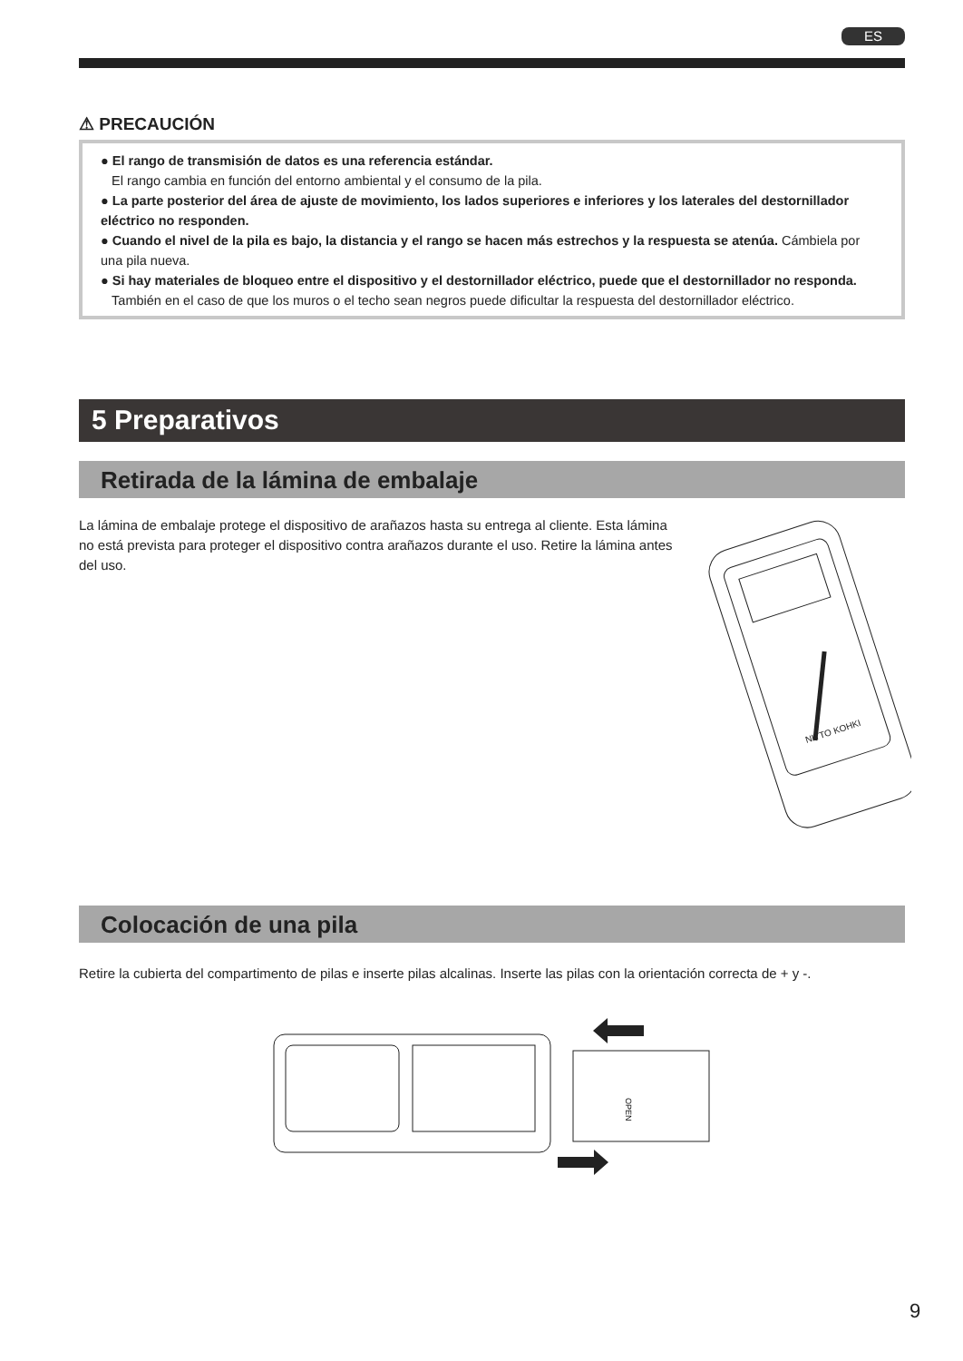ES
⚠ PRECAUCIÓN
● El rango de transmisión de datos es una referencia estándar.
El rango cambia en función del entorno ambiental y el consumo de la pila.
● La parte posterior del área de ajuste de movimiento, los lados superiores e inferiores y los laterales del destornillador eléctrico no responden.
● Cuando el nivel de la pila es bajo, la distancia y el rango se hacen más estrechos y la respuesta se atenúa. Cámbiela por una pila nueva.
● Si hay materiales de bloqueo entre el dispositivo y el destornillador eléctrico, puede que el destornillador no responda.
También en el caso de que los muros o el techo sean negros puede dificultar la respuesta del destornillador eléctrico.
5 Preparativos
Retirada de la lámina de embalaje
La lámina de embalaje protege el dispositivo de arañazos hasta su entrega al cliente. Esta lámina no está prevista para proteger el dispositivo contra arañazos durante el uso. Retire la lámina antes del uso.
NITTO KOHKI
Colocación de una pila
Retire la cubierta del compartimento de pilas e inserte pilas alcalinas. Inserte las pilas con la orientación correcta de + y -.
OPEN
9